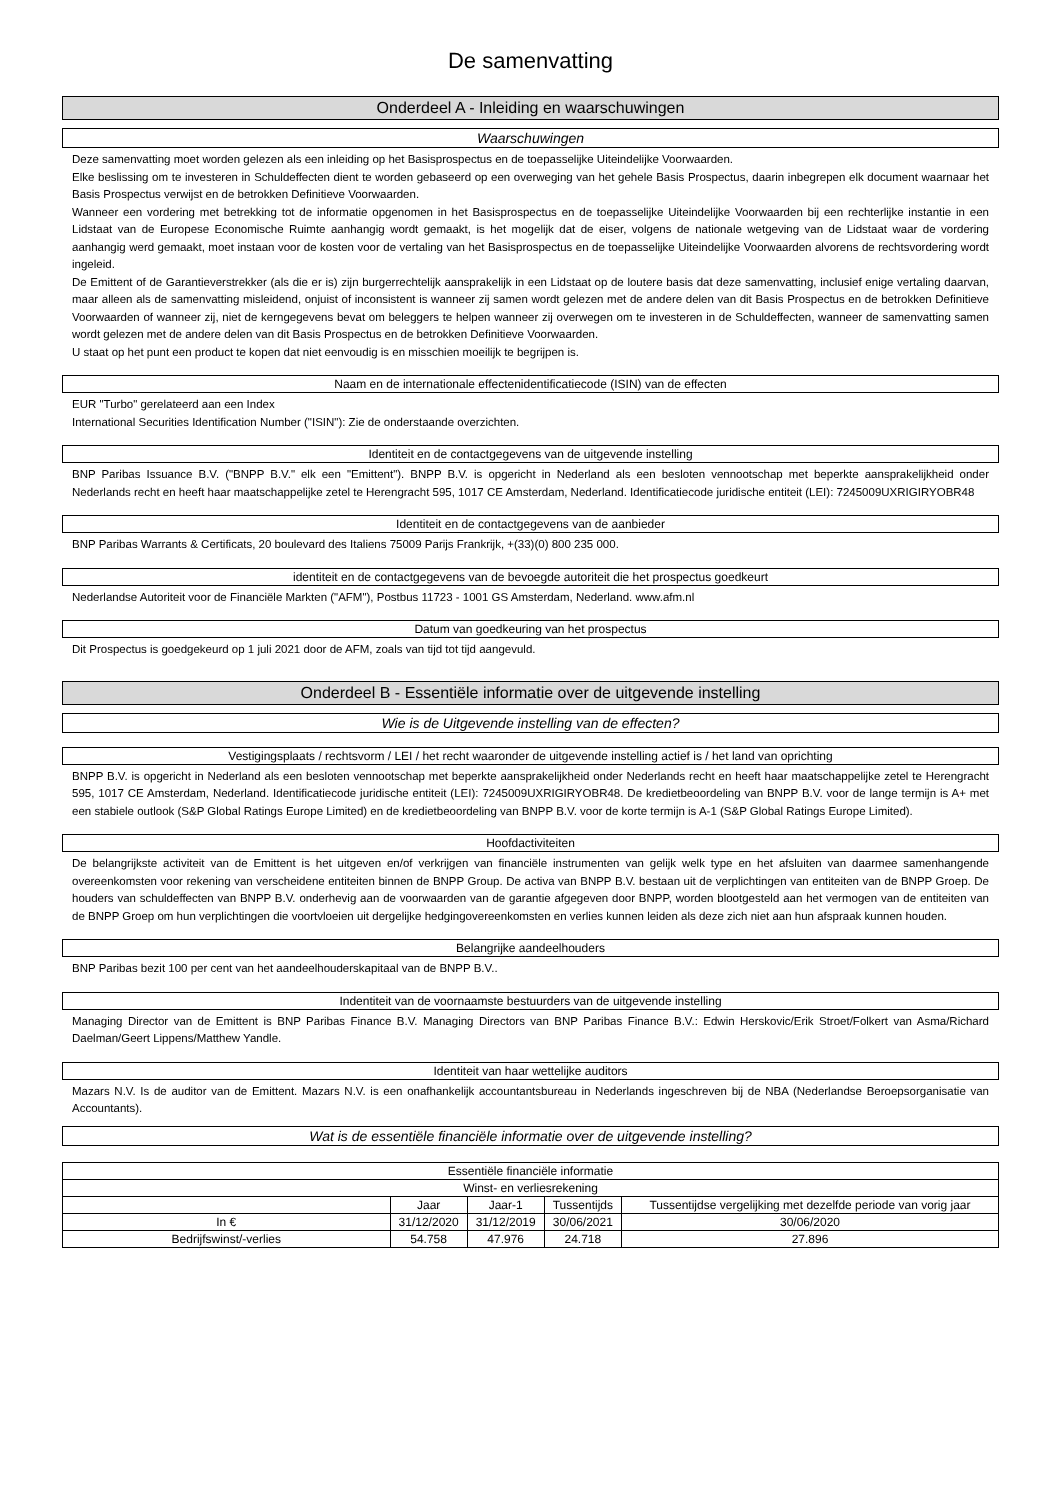De samenvatting
Onderdeel A - Inleiding en waarschuwingen
Waarschuwingen
Deze samenvatting moet worden gelezen als een inleiding op het Basisprospectus en de toepasselijke Uiteindelijke Voorwaarden.
Elke beslissing om te investeren in Schuldeffecten dient te worden gebaseerd op een overweging van het gehele Basis Prospectus, daarin inbegrepen elk document waarnaar het Basis Prospectus verwijst en de betrokken Definitieve Voorwaarden.
Wanneer een vordering met betrekking tot de informatie opgenomen in het Basisprospectus en de toepasselijke Uiteindelijke Voorwaarden bij een rechterlijke instantie in een Lidstaat van de Europese Economische Ruimte aanhangig wordt gemaakt, is het mogelijk dat de eiser, volgens de nationale wetgeving van de Lidstaat waar de vordering aanhangig werd gemaakt, moet instaan voor de kosten voor de vertaling van het Basisprospectus en de toepasselijke Uiteindelijke Voorwaarden alvorens de rechtsvordering wordt ingeleid.
De Emittent of de Garantieverstrekker (als die er is) zijn burgerrechtelijk aansprakelijk in een Lidstaat op de loutere basis dat deze samenvatting, inclusief enige vertaling daarvan, maar alleen als de samenvatting misleidend, onjuist of inconsistent is wanneer zij samen wordt gelezen met de andere delen van dit Basis Prospectus en de betrokken Definitieve Voorwaarden of wanneer zij, niet de kerngegevens bevat om beleggers te helpen wanneer zij overwegen om te investeren in de Schuldeffecten, wanneer de samenvatting samen wordt gelezen met de andere delen van dit Basis Prospectus en de betrokken Definitieve Voorwaarden.
U staat op het punt een product te kopen dat niet eenvoudig is en misschien moeilijk te begrijpen is.
Naam en de internationale effectenidentificatiecode (ISIN) van de effecten
EUR "Turbo" gerelateerd aan een Index
International Securities Identification Number ("ISIN"): Zie de onderstaande overzichten.
Identiteit en de contactgegevens van de uitgevende instelling
BNP Paribas Issuance B.V. ("BNPP B.V." elk een "Emittent"). BNPP B.V. is opgericht in Nederland als een besloten vennootschap met beperkte aansprakelijkheid onder Nederlands recht en heeft haar maatschappelijke zetel te Herengracht 595, 1017 CE Amsterdam, Nederland. Identificatiecode juridische entiteit (LEI): 7245009UXRIGIRYOBR48
Identiteit en de contactgegevens van de aanbieder
BNP Paribas Warrants & Certificats, 20 boulevard des Italiens 75009 Parijs Frankrijk, +(33)(0) 800 235 000.
identiteit en de contactgegevens van de bevoegde autoriteit die het prospectus goedkeurt
Nederlandse Autoriteit voor de Financiële Markten ("AFM"), Postbus 11723 - 1001 GS Amsterdam, Nederland. www.afm.nl
Datum van goedkeuring van het prospectus
Dit Prospectus is goedgekeurd op 1 juli 2021 door de AFM, zoals van tijd tot tijd aangevuld.
Onderdeel B - Essentiële informatie over de uitgevende instelling
Wie is de Uitgevende instelling van de effecten?
Vestigingsplaats / rechtsvorm / LEI / het recht waaronder de uitgevende instelling actief is / het land van oprichting
BNPP B.V. is opgericht in Nederland als een besloten vennootschap met beperkte aansprakelijkheid onder Nederlands recht en heeft haar maatschappelijke zetel te Herengracht 595, 1017 CE Amsterdam, Nederland. Identificatiecode juridische entiteit (LEI): 7245009UXRIGIRYOBR48. De kredietbeoordeling van BNPP B.V. voor de lange termijn is A+ met een stabiele outlook (S&P Global Ratings Europe Limited) en de kredietbeoordeling van BNPP B.V. voor de korte termijn is A-1 (S&P Global Ratings Europe Limited).
Hoofdactiviteiten
De belangrijkste activiteit van de Emittent is het uitgeven en/of verkrijgen van financiële instrumenten van gelijk welk type en het afsluiten van daarmee samenhangende overeenkomsten voor rekening van verscheidene entiteiten binnen de BNPP Group. De activa van BNPP B.V. bestaan uit de verplichtingen van entiteiten van de BNPP Groep. De houders van schuldeffecten van BNPP B.V. onderhevig aan de voorwaarden van de garantie afgegeven door BNPP, worden blootgesteld aan het vermogen van de entiteiten van de BNPP Groep om hun verplichtingen die voortvloeien uit dergelijke hedgingovereenkomsten en verlies kunnen leiden als deze zich niet aan hun afspraak kunnen houden.
Belangrijke aandeelhouders
BNP Paribas bezit 100 per cent van het aandeelhouderskapitaal van de BNPP B.V..
Indentiteit van de voornaamste bestuurders van de uitgevende instelling
Managing Director van de Emittent is BNP Paribas Finance B.V. Managing Directors van BNP Paribas Finance B.V.: Edwin Herskovic/Erik Stroet/Folkert van Asma/Richard Daelman/Geert Lippens/Matthew Yandle.
Identiteit van haar wettelijke auditors
Mazars N.V. Is de auditor van de Emittent. Mazars N.V. is een onafhankelijk accountantsbureau in Nederlands ingeschreven bij de NBA (Nederlandse Beroepsorganisatie van Accountants).
Wat is de essentiële financiële informatie over de uitgevende instelling?
Essentiële financiële informatie
| Winst- en verliesrekening | | | | |
| --- | --- | --- | --- | --- |
| | Jaar | Jaar-1 | Tussentijds | Tussentijdse vergelijking met dezelfde periode van vorig jaar |
| In € | 31/12/2020 | 31/12/2019 | 30/06/2021 | 30/06/2020 |
| Bedrijfswinst/-verlies | 54.758 | 47.976 | 24.718 | 27.896 |